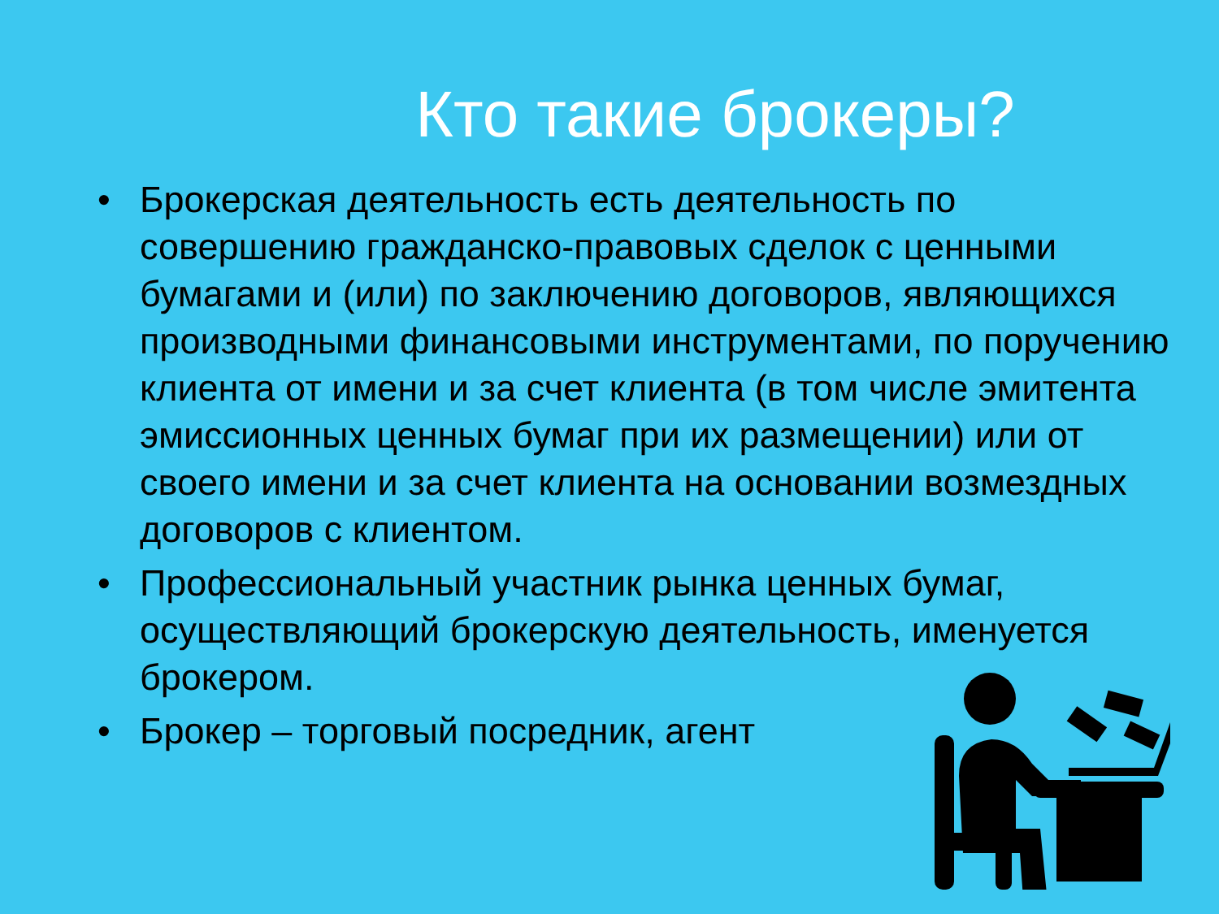Кто такие брокеры?
• Брокерская деятельность есть деятельность по совершению гражданско-правовых сделок с ценными бумагами и (или) по заключению договоров, являющихся производными финансовыми инструментами, по поручению клиента от имени и за счет клиента (в том числе эмитента эмиссионных ценных бумаг при их размещении) или от своего имени и за счет клиента на основании возмездных договоров с клиентом.
• Профессиональный участник рынка ценных бумаг, осуществляющий брокерскую деятельность, именуется брокером.
• Брокер – торговый посредник, агент